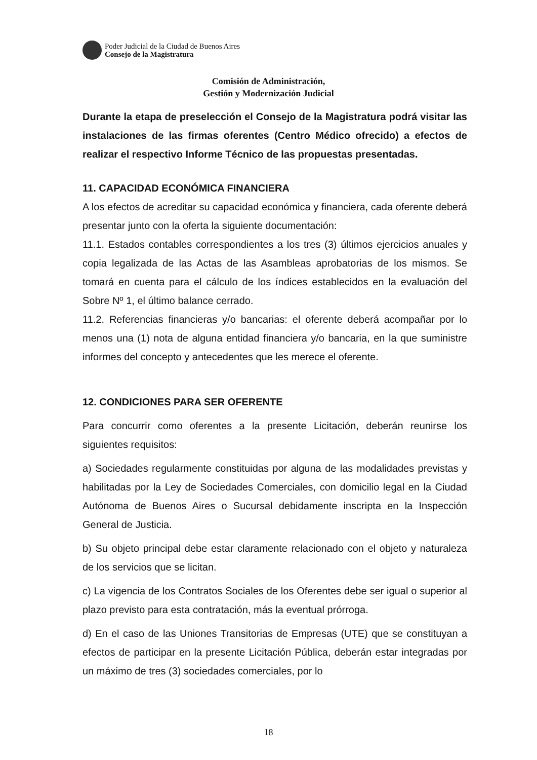Poder Judicial de la Ciudad de Buenos Aires
Consejo de la Magistratura
Comisión de Administración,
Gestión y Modernización Judicial
Durante la etapa de preselección el Consejo de la Magistratura podrá visitar las instalaciones de las firmas oferentes (Centro Médico ofrecido) a efectos de realizar el respectivo Informe Técnico de las propuestas presentadas.
11. CAPACIDAD ECONÓMICA FINANCIERA
A los efectos de acreditar su capacidad económica y financiera, cada oferente deberá presentar junto con la oferta la siguiente documentación:
11.1. Estados contables correspondientes a los tres (3) últimos ejercicios anuales y copia legalizada de las Actas de las Asambleas aprobatorias de los mismos. Se tomará en cuenta para el cálculo de los índices establecidos en la evaluación del Sobre Nº 1, el último balance cerrado.
11.2. Referencias financieras y/o bancarias: el oferente deberá acompañar por lo menos una (1) nota de alguna entidad financiera y/o bancaria, en la que suministre informes del concepto y antecedentes que les merece el oferente.
12. CONDICIONES PARA SER OFERENTE
Para concurrir como oferentes a la presente Licitación, deberán reunirse los siguientes requisitos:
a) Sociedades regularmente constituidas por alguna de las modalidades previstas y habilitadas por la Ley de Sociedades Comerciales, con domicilio legal en la Ciudad Autónoma de Buenos Aires o Sucursal debidamente inscripta en la Inspección General de Justicia.
b) Su objeto principal debe estar claramente relacionado con el objeto y naturaleza de los servicios que se licitan.
c) La vigencia de los Contratos Sociales de los Oferentes debe ser igual o superior al plazo previsto para esta contratación, más la eventual prórroga.
d) En el caso de las Uniones Transitorias de Empresas (UTE) que se constituyan a efectos de participar en la presente Licitación Pública, deberán estar integradas por un máximo de tres (3) sociedades comerciales, por lo
18